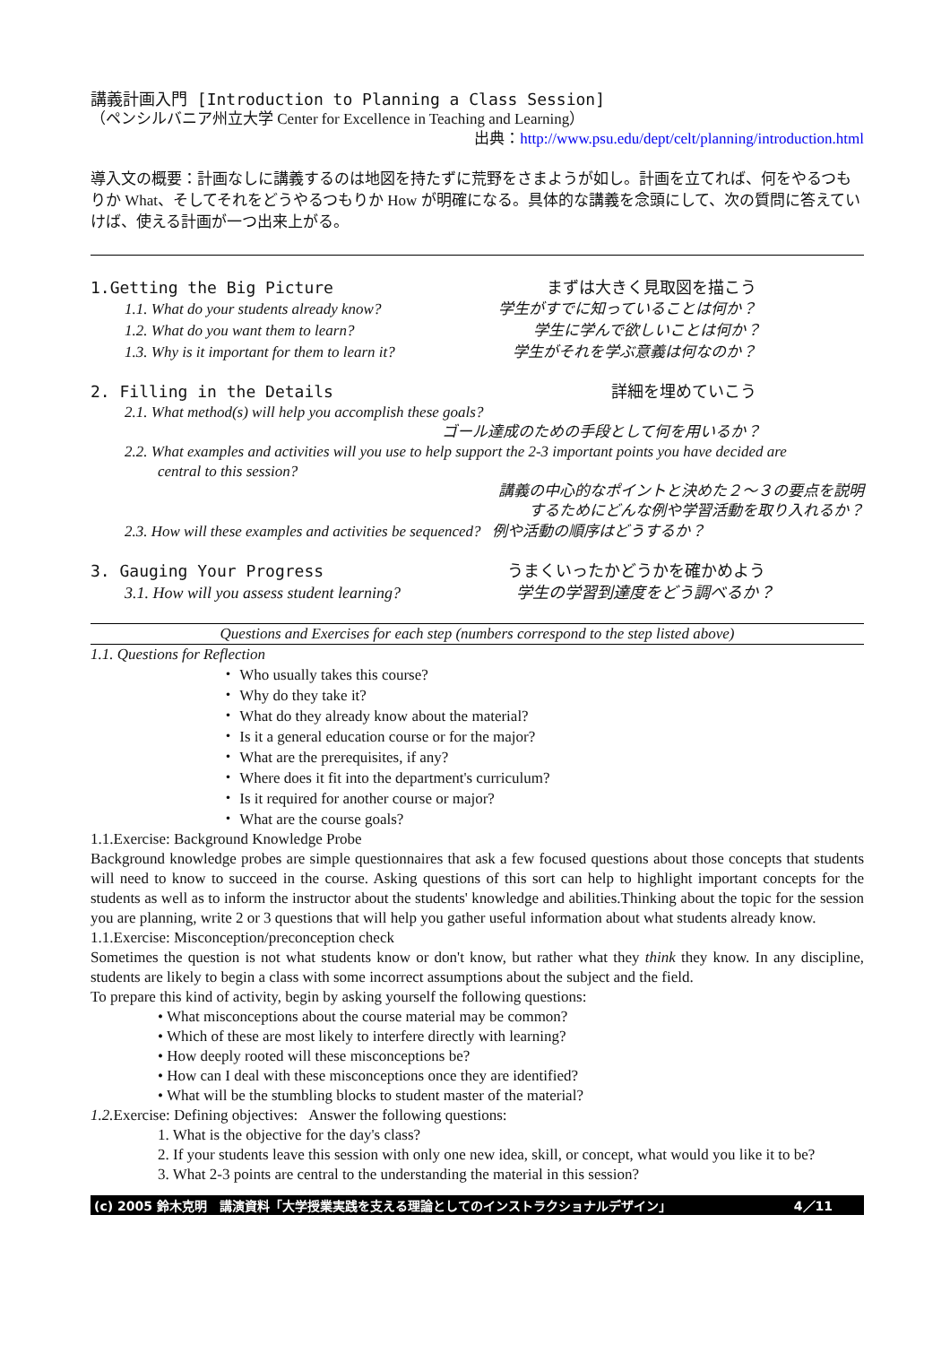講義計画入門 [Introduction to Planning a Class Session]
（ペンシルバニア州立大学 Center for Excellence in Teaching and Learning）
出典：http://www.psu.edu/dept/celt/planning/introduction.html
導入文の概要：計画なしに講義するのは地図を持たずに荒野をさまようが如し。計画を立てれば、何をやるつもりか What、そしてそれをどうやるつもりか How が明確になる。具体的な講義を念頭にして、次の質問に答えていけば、使える計画が一つ出来上がる。
1.Getting the Big Picture まずは大きく見取図を描こう
1.1. What do your students already know? 学生がすでに知っていることは何か？
1.2. What do you want them to learn? 学生に学んで欲しいことは何か？
1.3. Why is it important for them to learn it? 学生がそれを学ぶ意義は何なのか？
2. Filling in the Details 詳細を埋めていこう
2.1. What method(s) will help you accomplish these goals?
ゴール達成のための手段として何を用いるか？
2.2. What examples and activities will you use to help support the 2-3 important points you have decided are
central to this session?
講義の中心的なポイントと決めた２～３の要点を説明
するためにどんな例や学習活動を取り入れるか？
2.3. How will these examples and activities be sequenced? 例や活動の順序はどうするか？
3. Gauging Your Progress うまくいったかどうかを確かめよう
3.1. How will you assess student learning? 学生の学習到達度をどう調べるか？
Questions and Exercises for each step (numbers correspond to the step listed above)
1.1. Questions for Reflection
・ Who usually takes this course?
・ Why do they take it?
・ What do they already know about the material?
・ Is it a general education course or for the major?
・ What are the prerequisites, if any?
・ Where does it fit into the department's curriculum?
・ Is it required for another course or major?
・ What are the course goals?
1.1.Exercise: Background Knowledge Probe
Background knowledge probes are simple questionnaires that ask a few focused questions about those concepts that students will need to know to succeed in the course. Asking questions of this sort can help to highlight important concepts for the students as well as to inform the instructor about the students' knowledge and abilities.Thinking about the topic for the session you are planning, write 2 or 3 questions that will help you gather useful information about what students already know.
1.1.Exercise: Misconception/preconception check
Sometimes the question is not what students know or don't know, but rather what they think they know. In any discipline, students are likely to begin a class with some incorrect assumptions about the subject and the field.
To prepare this kind of activity, begin by asking yourself the following questions:
• What misconceptions about the course material may be common?
• Which of these are most likely to interfere directly with learning?
• How deeply rooted will these misconceptions be?
• How can I deal with these misconceptions once they are identified?
• What will be the stumbling blocks to student master of the material?
1.2. Exercise: Defining objectives: Answer the following questions:
1. What is the objective for the day's class?
2. If your students leave this session with only one new idea, skill, or concept, what would you like it to be?
3. What 2-3 points are central to the understanding the material in this session?
(c) 2005 鈴木克明　講演資料「大学授業実践を支える理論としてのインストラクショナルデザイン」 4／11